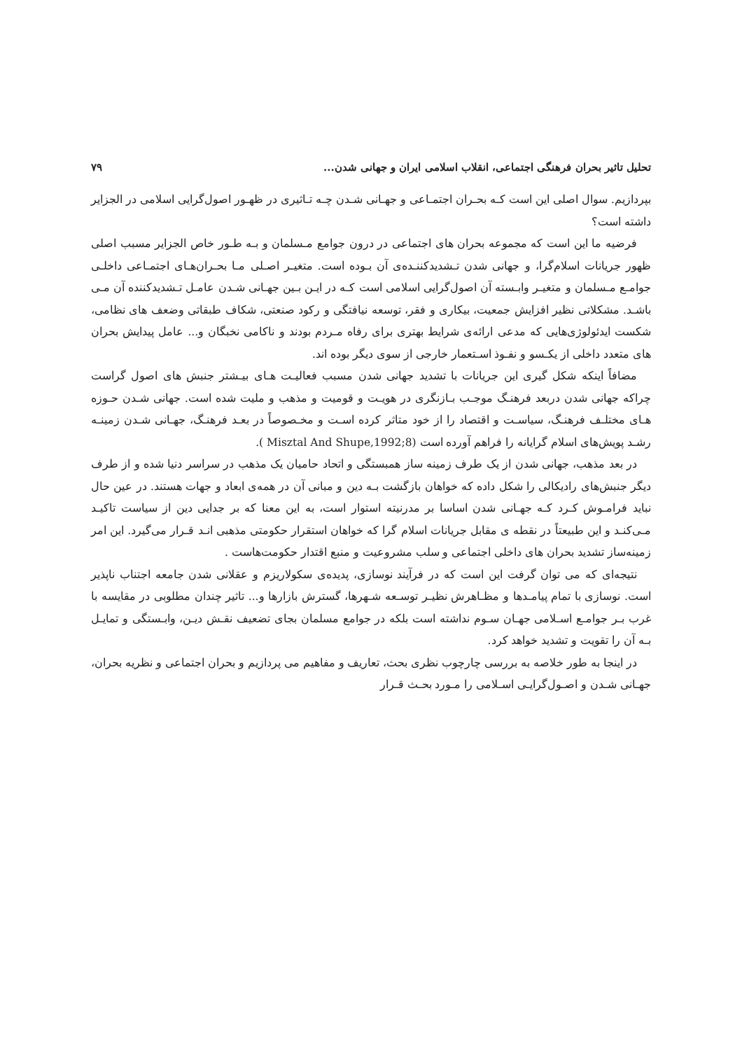تحلیل تاثیر بحران فرهنگی اجتماعی، انقلاب اسلامی ایران و جهانی شدن... ۷۹
بپردازیم. سوال اصلی این است کـه بحـران اجتمـاعی و جهـانی شـدن چـه تـاثیری در ظهـور اصول‌گرایی اسلامی در الجزایر داشته است؟
فرضیه ما این است که مجموعه بحران های اجتماعی در درون جوامع مـسلمان و بـه طـور خاص الجزایر مسبب اصلی ظهور جریانات اسلام‌گرا، و جهانی شدن تـشدیدکننـده‌ی آن بـوده است. متغیـر اصـلی مـا بحـران‌هـای اجتمـاعی داخلـی جوامـع مـسلمان و متغیـر وابـسته آن اصول‌گرایی اسلامی است کـه در ایـن بـین جهـانی شـدن عامـل تـشدیدکننده آن مـی باشـد. مشکلاتی نظیر افزایش جمعیت، بیکاری و فقر، توسعه نیافتگی و رکود صنعتی، شکاف طبقاتی وضعف های نظامی، شکست ایدئولوژی‌هایی که مدعی ارائه‌ی شرایط بهتری برای رفاه مـردم بودند و ناکامی نخبگان و... عامل پیدایش بحران های متعدد داخلی از یکـسو و نفـوذ اسـتعمار خارجی از سوی دیگر بوده اند.
مضافاً اینکه شکل گیری این جریانات با تشدید جهانی شدن مسبب فعالیـت هـای بیـشتر جنبش های اصول گراست چراکه جهانی شدن دربعد فرهنـگ موجـب بـازنگری در هویـت و قومیت و مذهب و ملیت شده است. جهانی شـدن حـوزه هـای مختلـف فرهنـگ، سیاسـت و اقتصاد را از خود متاثر کرده اسـت و مخـصوصاً در بعـد فرهنـگ، جهـانی شـدن زمینـه رشـد پویش‌های اسلام گرایانه را فراهم آورده است (Misztal And Shupe,1992;8 ).
در بعد مذهب، جهانی شدن از یک طرف زمینه ساز همبستگی و اتحاد حامیان یک مذهب در سراسر دنیا شده و از طرف دیگر جنبش‌های رادیکالی را شکل داده که خواهان بازگشت بـه دین و مبانی آن در همه‌ی ابعاد و جهات هستند. در عین حال نباید فرامـوش کـرد کـه جهـانی شدن اساسا بر مدرنیته استوار است، به این معنا که بر جدایی دین از سیاست تاکیـد مـی‌کنـد و این طبیعتاً در نقطه ی مقابل جریانات اسلام گرا که خواهان استقرار حکومتی مذهبی انـد قـرار می‌گیرد. این امر زمینه‌ساز تشدید بحران های داخلی اجتماعی و سلب مشروعیت و منبع اقتدار حکومت‌هاست .
نتیجه‌ای که می توان گرفت این است که در فرآیند نوسازی، پدیده‌ی سکولاریزم و عقلانی شدن جامعه اجتناب ناپذیر است. نوسازی با تمام پیامـدها و مظـاهرش نظیـر توسـعه شـهرها، گسترش بازارها و... تاثیر چندان مطلوبی در مقایسه با غرب بـر جوامـع اسـلامی جهـان سـوم نداشته است بلکه در جوامع مسلمان بجای تضعیف نقـش دیـن، وابـستگی و تمایـل بـه آن را تقویت و تشدید خواهد کرد.
در اینجا به طور خلاصه به بررسی چارچوب نظری بحث، تعاریف و مفاهیم می پردازیم و بحران اجتماعی و نظریه بحران، جهـانی شـدن و اصـول‌گرایـی اسـلامی را مـورد بحـث قـرار